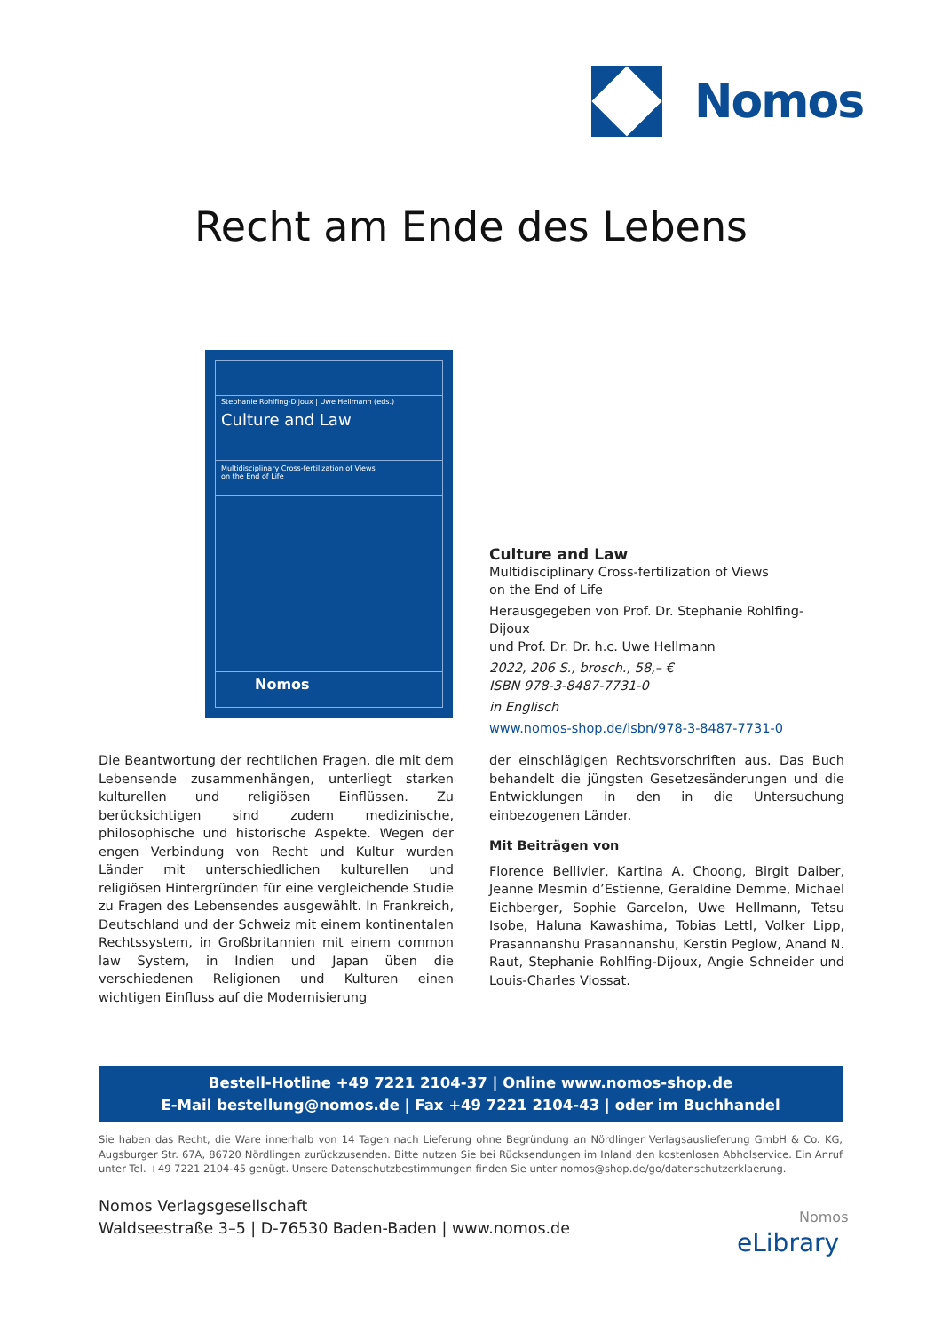Nomos
Recht am Ende des Lebens
Stephanie Rohlfing-Dijoux | Uwe Hellmann (eds.)
Culture and Law
Multidisciplinary Cross-fertilization of Views
on the End of Life
Nomos
Culture and Law
Multidisciplinary Cross-fertilization of Views
on the End of Life
Herausgegeben von Prof. Dr. Stephanie Rohlfing-Dijoux
und Prof. Dr. Dr. h.c. Uwe Hellmann
2022, 206 S., brosch., 58,– €
ISBN 978-3-8487-7731-0
in Englisch
www.nomos-shop.de/isbn/978-3-8487-7731-0
Die Beantwortung der rechtlichen Fragen, die mit dem Lebensende zusammenhängen, unterliegt starken kulturellen und religiösen Einflüssen. Zu berücksichtigen sind zudem medizinische, philosophische und historische Aspekte. Wegen der engen Verbindung von Recht und Kultur wurden Länder mit unterschiedlichen kulturellen und religiösen Hintergründen für eine vergleichende Studie zu Fragen des Lebensendes ausgewählt. In Frankreich, Deutschland und der Schweiz mit einem kontinentalen Rechtssystem, in Großbritannien mit einem common law System, in Indien und Japan üben die verschiedenen Religionen und Kulturen einen wichtigen Einfluss auf die Modernisierung
der einschlägigen Rechtsvorschriften aus. Das Buch behandelt die jüngsten Gesetzesänderungen und die Entwicklungen in den in die Untersuchung einbezogenen Länder.
Mit Beiträgen von
Florence Bellivier, Kartina A. Choong, Birgit Daiber, Jeanne Mesmin d’Estienne, Geraldine Demme, Michael Eichberger, Sophie Garcelon, Uwe Hellmann, Tetsu Isobe, Haluna Kawashima, Tobias Lettl, Volker Lipp, Prasannanshu Prasannanshu, Kerstin Peglow, Anand N. Raut, Stephanie Rohlfing-Dijoux, Angie Schneider und Louis-Charles Viossat.
Bestell-Hotline +49 7221 2104-37 | Online www.nomos-shop.de
E-Mail bestellung@nomos.de | Fax +49 7221 2104-43 | oder im Buchhandel
Sie haben das Recht, die Ware innerhalb von 14 Tagen nach Lieferung ohne Begründung an Nördlinger Verlagsauslieferung GmbH & Co. KG, Augsburger Str. 67A, 86720 Nördlingen zurückzusenden. Bitte nutzen Sie bei Rücksendungen im Inland den kostenlosen Abholservice. Ein Anruf unter Tel. +49 7221 2104-45 genügt. Unsere Datenschutzbestimmungen finden Sie unter nomos@shop.de/go/datenschutzerklaerung.
Nomos Verlagsgesellschaft
Waldseestraße 3–5 | D-76530 Baden-Baden | www.nomos.de
Nomos
eLibrary